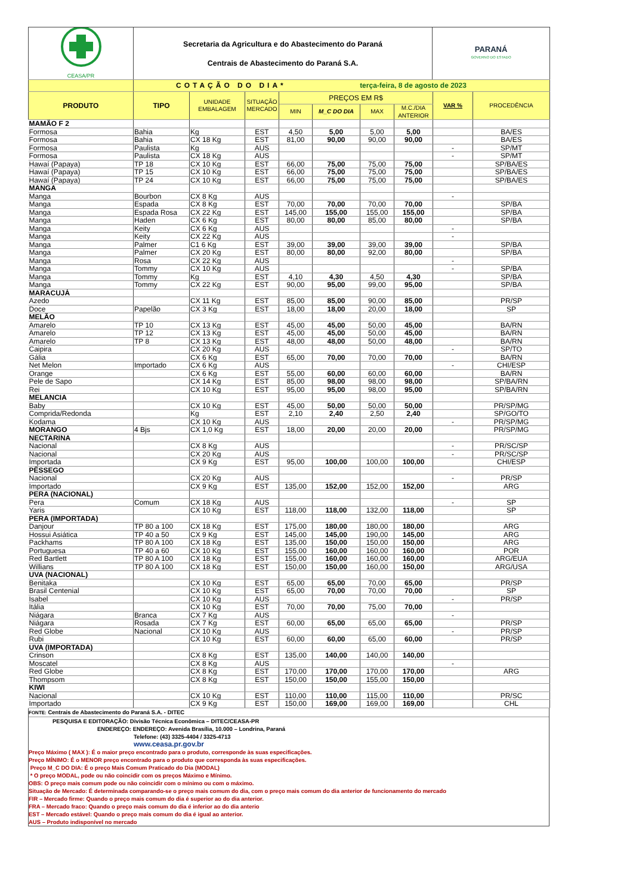| CEASA/PR | Secretaria da Agricultura e do Abastecimento do Paraná Centrais de Abastecimento do Paraná S.A. | PARANÁ GOVERNO DO ESTADO |
| | COTAÇÃO DO DIA* terça-feira, 8 de agosto de 2023 | |
| PRODUTO | TIPO | UNIDADE EMBALAGEM | SITUAÇÃO MERCADO | PREÇOS EM R$ | | | | VAR % | PROCEDÊNCIA |
| --- | --- | --- | --- | --- | --- | --- | --- | --- | --- |
| | | | | MIN | M_C DO DIA | MAX | M.C./DIA ANTERIOR | | |
| MAMÃO F 2 | | | | | | | | | |
| Formosa | Bahia | Kg | EST | 4,50 | 5,00 | 5,00 | 5,00 | | BA/ES |
| Formosa | Bahia | CX 18 Kg | EST | 81,00 | 90,00 | 90,00 | 90,00 | | BA/ES |
| Formosa | Paulista | Kg | AUS | | | | | - | SP/MT |
| Formosa | Paulista | CX 18 Kg | AUS | | | | | - | SP/MT |
| Hawaí (Papaya) | TP 18 | CX 10 Kg | EST | 66,00 | 75,00 | 75,00 | 75,00 | | SP/BA/ES |
| Hawaí (Papaya) | TP 15 | CX 10 Kg | EST | 66,00 | 75,00 | 75,00 | 75,00 | | SP/BA/ES |
| Hawaí (Papaya) | TP 24 | CX 10 Kg | EST | 66,00 | 75,00 | 75,00 | 75,00 | | SP/BA/ES |
| MANGA | | | | | | | | | |
| Manga | Bourbon | CX 8 Kg | AUS | | | | | - | |
| Manga | Espada | CX 8 Kg | EST | 70,00 | 70,00 | 70,00 | 70,00 | | SP/BA |
| Manga | Espada Rosa | CX 22 Kg | EST | 145,00 | 155,00 | 155,00 | 155,00 | | SP/BA |
| Manga | Haden | CX 6 Kg | EST | 80,00 | 80,00 | 85,00 | 80,00 | | SP/BA |
| Manga | Keity | CX 6 Kg | AUS | | | | | - | |
| Manga | Keity | CX 22 Kg | AUS | | | | | - | |
| Manga | Palmer | C1 6 Kg | EST | 39,00 | 39,00 | 39,00 | 39,00 | | SP/BA |
| Manga | Palmer | CX 20 Kg | EST | 80,00 | 80,00 | 92,00 | 80,00 | | SP/BA |
| Manga | Rosa | CX 22 Kg | AUS | | | | | - | |
| Manga | Tommy | CX 10 Kg | AUS | | | | | - | SP/BA |
| Manga | Tommy | Kg | EST | 4,10 | 4,30 | 4,50 | 4,30 | | SP/BA |
| Manga | Tommy | CX 22 Kg | EST | 90,00 | 95,00 | 99,00 | 95,00 | | SP/BA |
| MARACUJÁ | | | | | | | | | |
| Azedo | | CX 11 Kg | EST | 85,00 | 85,00 | 90,00 | 85,00 | | PR/SP |
| Doce | Papelão | CX 3 Kg | EST | 18,00 | 18,00 | 20,00 | 18,00 | | SP |
| MELÃO | | | | | | | | | |
| Amarelo | TP 10 | CX 13 Kg | EST | 45,00 | 45,00 | 50,00 | 45,00 | | BA/RN |
| Amarelo | TP 12 | CX 13 Kg | EST | 45,00 | 45,00 | 50,00 | 45,00 | | BA/RN |
| Amarelo | TP 8 | CX 13 Kg | EST | 48,00 | 48,00 | 50,00 | 48,00 | | BA/RN |
| Caipira | | CX 20 Kg | AUS | | | | | - | SP/TO |
| Gália | | CX 6 Kg | EST | 65,00 | 70,00 | 70,00 | 70,00 | | BA/RN |
| Net Melon | Importado | CX 6 Kg | AUS | | | | | - | CHI/ESP |
| Orange | | CX 6 Kg | EST | 55,00 | 60,00 | 60,00 | 60,00 | | BA/RN |
| Pele de Sapo | | CX 14 Kg | EST | 85,00 | 98,00 | 98,00 | 98,00 | | SP/BA/RN |
| Rei | | CX 10 Kg | EST | 95,00 | 95,00 | 98,00 | 95,00 | | SP/BA/RN |
| MELANCIA | | | | | | | | | |
| Baby | | CX 10 Kg | EST | 45,00 | 50,00 | 50,00 | 50,00 | | PR/SP/MG |
| Comprida/Redonda | | Kg | EST | 2,10 | 2,40 | 2,50 | 2,40 | | SP/GO/TO |
| Kodama | | CX 10 Kg | AUS | | | | | - | PR/SP/MG |
| MORANGO | 4 Bjs | CX 1,0 Kg | EST | 18,00 | 20,00 | 20,00 | 20,00 | | PR/SP/MG |
| NECTARINA | | | | | | | | | |
| Nacional | | CX 8 Kg | AUS | | | | | - | PR/SC/SP |
| Nacional | | CX 20 Kg | AUS | | | | | - | PR/SC/SP |
| Importada | | CX 9 Kg | EST | 95,00 | 100,00 | 100,00 | 100,00 | | CHI/ESP |
| PÊSSEGO | | | | | | | | | |
| Nacional | | CX 20 Kg | AUS | | | | | - | PR/SP |
| Importado | | CX 9 Kg | EST | 135,00 | 152,00 | 152,00 | 152,00 | | ARG |
| PERA (NACIONAL) | | | | | | | | | |
| Pera | Comum | CX 18 Kg | AUS | | | | | - | SP |
| Yaris | | CX 10 Kg | EST | 118,00 | 118,00 | 132,00 | 118,00 | | SP |
| PERA (IMPORTADA) | | | | | | | | | |
| Danjour | TP 80 a 100 | CX 18 Kg | EST | 175,00 | 180,00 | 180,00 | 180,00 | | ARG |
| Hossui Asiática | TP 40 a 50 | CX 9 Kg | EST | 145,00 | 145,00 | 190,00 | 145,00 | | ARG |
| Packhams | TP 80 A 100 | CX 18 Kg | EST | 135,00 | 150,00 | 150,00 | 150,00 | | ARG |
| Portuguesa | TP 40 a 60 | CX 10 Kg | EST | 155,00 | 160,00 | 160,00 | 160,00 | | POR |
| Red Bartlett | TP 80 A 100 | CX 18 Kg | EST | 155,00 | 160,00 | 160,00 | 160,00 | | ARG/EUA |
| Willians | TP 80 A 100 | CX 18 Kg | EST | 150,00 | 150,00 | 160,00 | 150,00 | | ARG/USA |
| UVA (NACIONAL) | | | | | | | | | |
| Benitaka | | CX 10 Kg | EST | 65,00 | 65,00 | 70,00 | 65,00 | | PR/SP |
| Brasil Centenial | | CX 10 Kg | EST | 65,00 | 70,00 | 70,00 | 70,00 | | SP |
| Isabel | | CX 10 Kg | AUS | | | | | - | PR/SP |
| Itália | | CX 10 Kg | EST | 70,00 | 70,00 | 75,00 | 70,00 | | |
| Niágara | Branca | CX 7 Kg | AUS | | | | | - | |
| Niágara | Rosada | CX 7 Kg | EST | 60,00 | 65,00 | 65,00 | 65,00 | | PR/SP |
| Red Globe | Nacional | CX 10 Kg | AUS | | | | | - | PR/SP |
| Rubi | | CX 10 Kg | EST | 60,00 | 60,00 | 65,00 | 60,00 | | PR/SP |
| UVA (IMPORTADA) | | | | | | | | | |
| Crinson | | CX 8 Kg | EST | 135,00 | 140,00 | 140,00 | 140,00 | | |
| Moscatel | | CX 8 Kg | AUS | | | | | - | |
| Red Globe | | CX 8 Kg | EST | 170,00 | 170,00 | 170,00 | 170,00 | | ARG |
| Thompsom | | CX 8 Kg | EST | 150,00 | 150,00 | 155,00 | 150,00 | | |
| KIWI | | | | | | | | | |
| Nacional | | CX 10 Kg | EST | 110,00 | 110,00 | 115,00 | 110,00 | | PR/SC |
| Importado | | CX 9 Kg | EST | 150,00 | 169,00 | 169,00 | 169,00 | | CHL |
FONTE: Centrais de Abastecimento do Paraná S.A. - DITEC
PESQUISA E EDITORAÇÃO: Divisão Técnica Econômica – DITEC/CEASA-PR
ENDEREÇO: ENDEREÇO: Avenida Brasília, 10.000 – Londrina, Paraná
Telefone: (43) 3325-4404 / 3325-4713
www.ceasa.pr.gov.br
Preço Máximo ( MAX ): É o maior preço encontrado para o produto, corresponde às suas especificações.
Preço MÍNIMO: É o MENOR preço encontrado para o produto que corresponda às suas especificações.
Preço M_C DO DIA: É o preço Mais Comum Praticado do Dia (MODAL)
* O preço MODAL, pode ou não coincidir com os preços Máximo e Mínimo.
OBS: O preço mais comum pode ou não coincidir com o mínimo ou com o máximo.
Situação de Mercado: É determinada comparando-se o preço mais comum do dia, com o preço mais comum do dia anterior de funcionamento do mercado
FIR – Mercado firme: Quando o preço mais comum do dia é superior ao do dia anterior.
FRA – Mercado fraco: Quando o preço mais comum do dia é inferior ao do dia anterio
EST – Mercado estável: Quando o preço mais comum do dia é igual ao anterior.
AUS – Produto indisponível no mercado